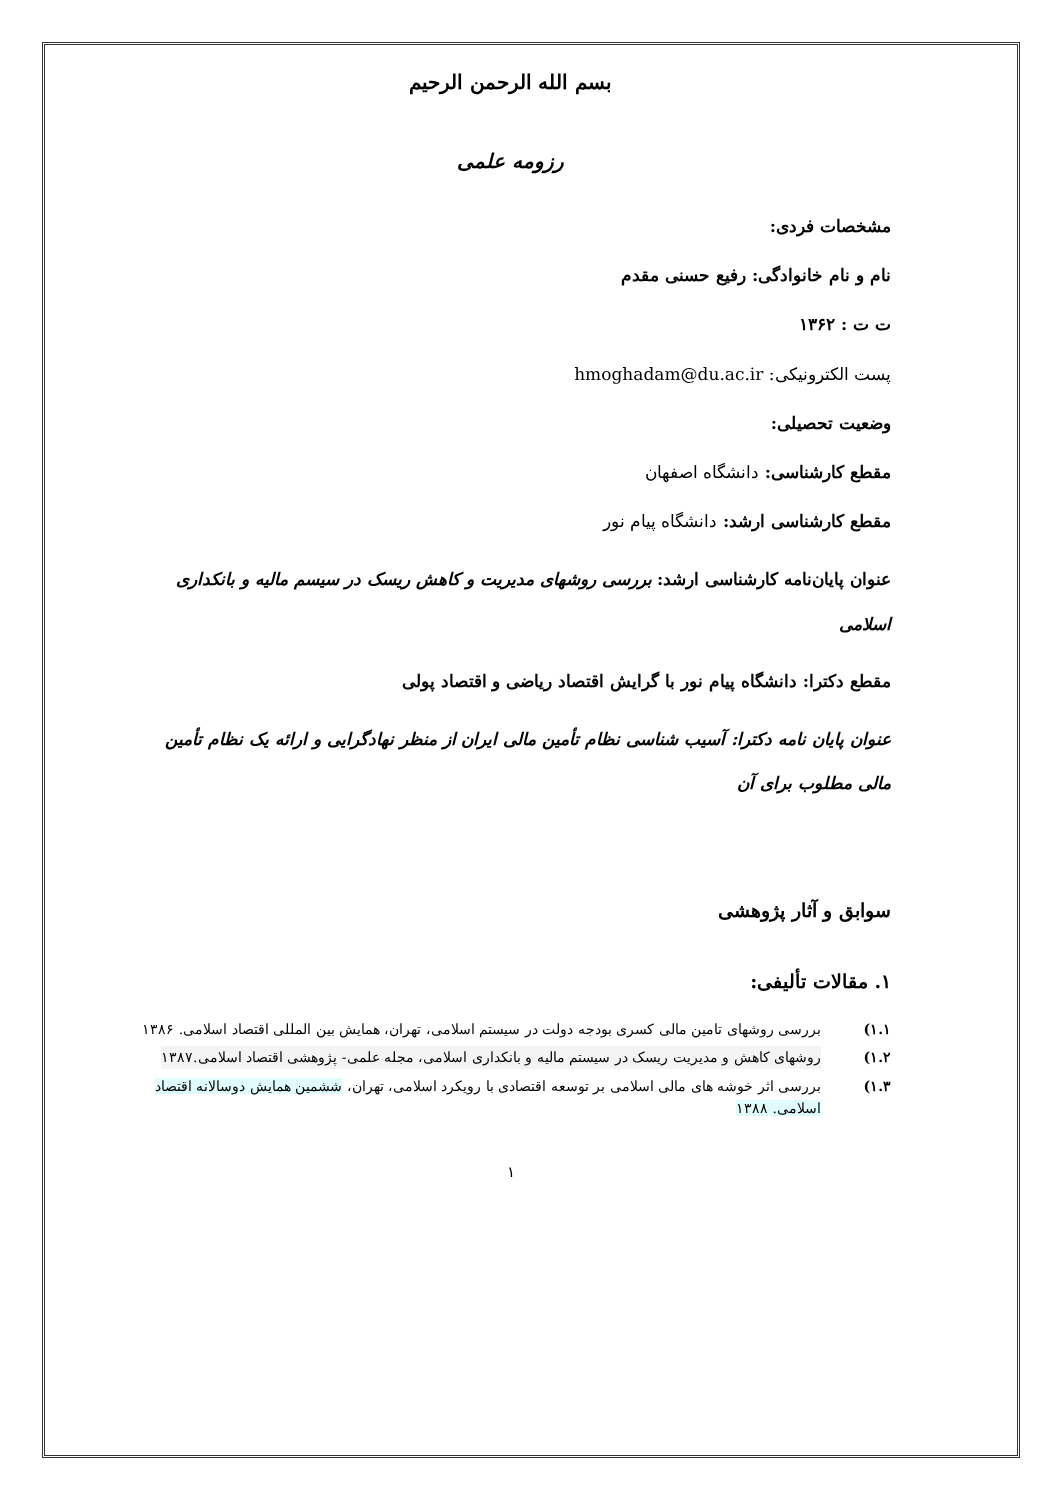بسم الله الرحمن الرحیم
رزومه علمی
مشخصات فردی:
نام و نام خانوادگی: رفیع حسنی مقدم
ت ت : ۱۳۶۲
پست الکترونیکی: hmoghadam@du.ac.ir
وضعیت تحصیلی:
مقطع کارشناسی: دانشگاه اصفهان
مقطع کارشناسی ارشد: دانشگاه پیام نور
عنوان پایان‌نامه کارشناسی ارشد: بررسی روشهای مدیریت و کاهش ریسک در سیسم مالیه و بانکداری اسلامی
مقطع دکترا: دانشگاه پیام نور با گرایش اقتصاد ریاضی و اقتصاد پولی
عنوان پایان نامه دکترا: آسیب شناسی نظام تأمین مالی ایران از منظر نهادگرایی و ارائه یک نظام تأمین مالی مطلوب برای آن
سوابق و آثار پژوهشی
۱. مقالات تألیفی:
۱.۱) بررسی روشهای تامین مالی کسری بودجه دولت در سیستم اسلامی، تهران، همایش بین المللی اقتصاد اسلامی. ۱۳۸۶
۱.۲) روشهای کاهش و مدیریت ریسک در سیستم مالیه و بانکداری اسلامی، مجله علمی- پژوهشی اقتصاد اسلامی.۱۳۸۷
۱.۳) بررسی اثر خوشه های مالی اسلامی بر توسعه اقتصادی با رویکرد اسلامی، تهران، ششمین همایش دوسالانه اقتصاد اسلامی. ۱۳۸۸
۱